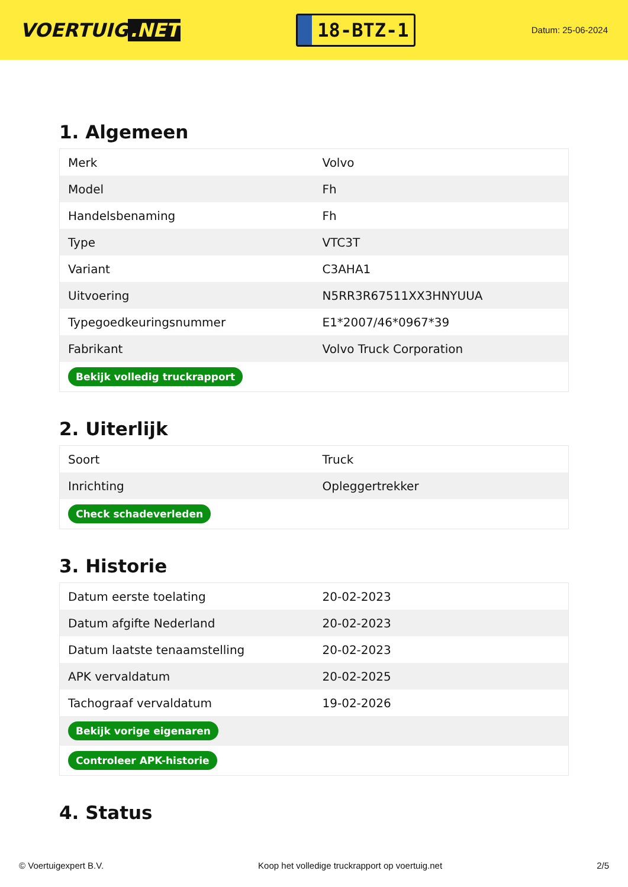VOERTUIG.NET
18-BTZ-1
Datum: 25-06-2024
1. Algemeen
| Merk | Volvo |
| Model | Fh |
| Handelsbenaming | Fh |
| Type | VTC3T |
| Variant | C3AHA1 |
| Uitvoering | N5RR3R67511XX3HNYUUA |
| Typegoedkeuringsnummer | E1*2007/46*0967*39 |
| Fabrikant | Volvo Truck Corporation |
| Bekijk volledig truckrapport | |
2. Uiterlijk
| Soort | Truck |
| Inrichting | Opleggertrekker |
| Check schadeverleden | |
3. Historie
| Datum eerste toelating | 20-02-2023 |
| Datum afgifte Nederland | 20-02-2023 |
| Datum laatste tenaamstelling | 20-02-2023 |
| APK vervaldatum | 20-02-2025 |
| Tachograaf vervaldatum | 19-02-2026 |
| Bekijk vorige eigenaren | |
| Controleer APK-historie | |
4. Status
© Voertuigexpert B.V. Koop het volledige truckrapport op voertuig.net 2/5